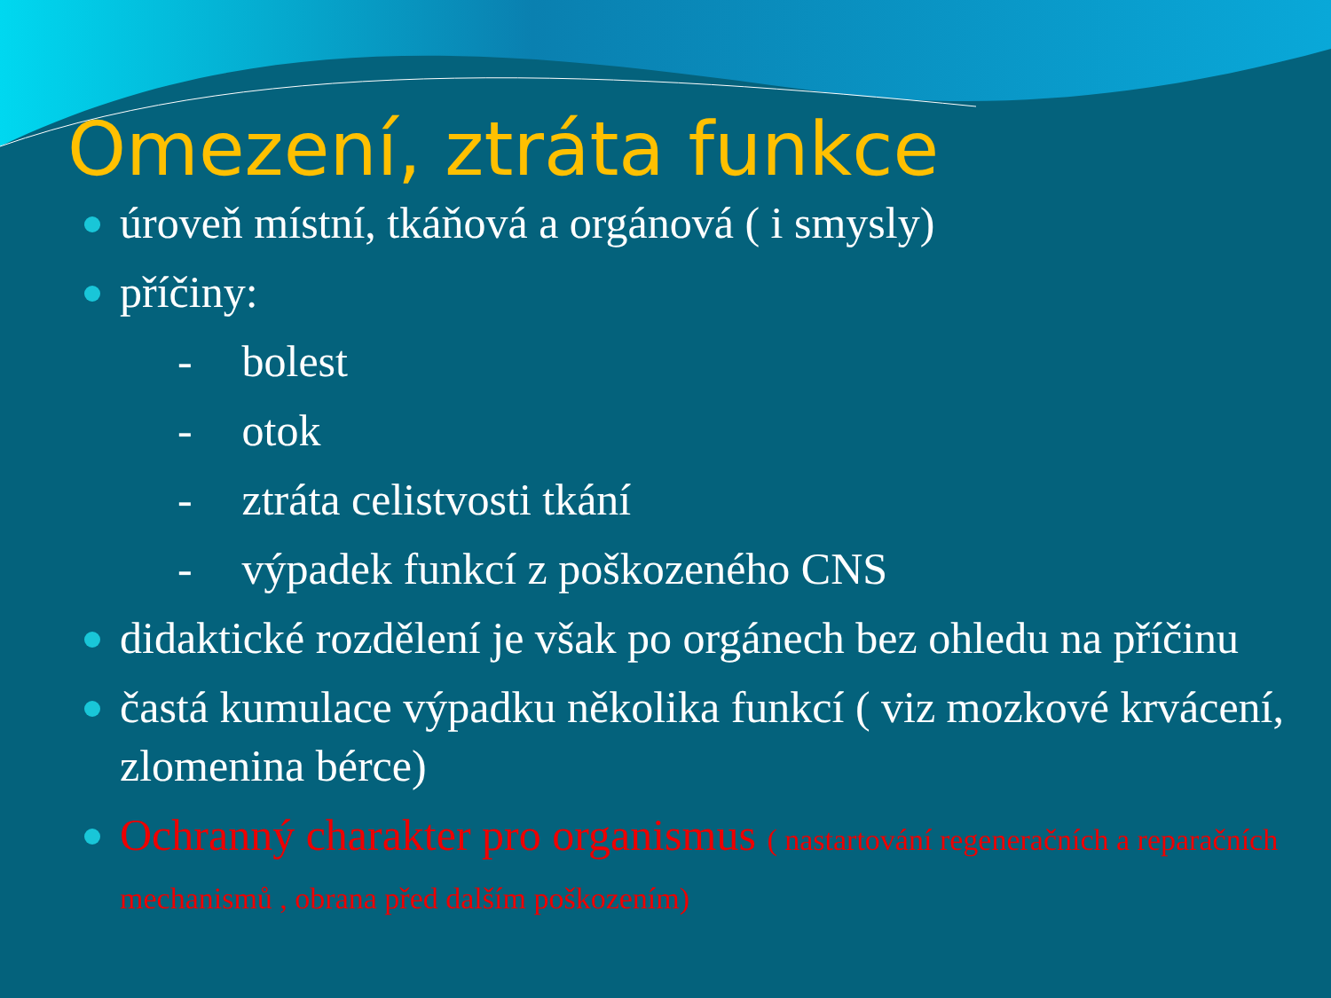Omezení, ztráta funkce
úroveň místní, tkáňová a orgánová ( i smysly)
příčiny:
- bolest
- otok
- ztráta celistvosti tkání
- výpadek funkcí z poškozeného CNS
didaktické rozdělení je však po orgánech bez ohledu na příčinu
častá kumulace výpadku několika funkcí ( viz mozkové krvácení, zlomenina bérce)
Ochranný charakter pro organismus ( nastartování regeneračních a reparačních mechanismů , obrana před dalším poškozením)